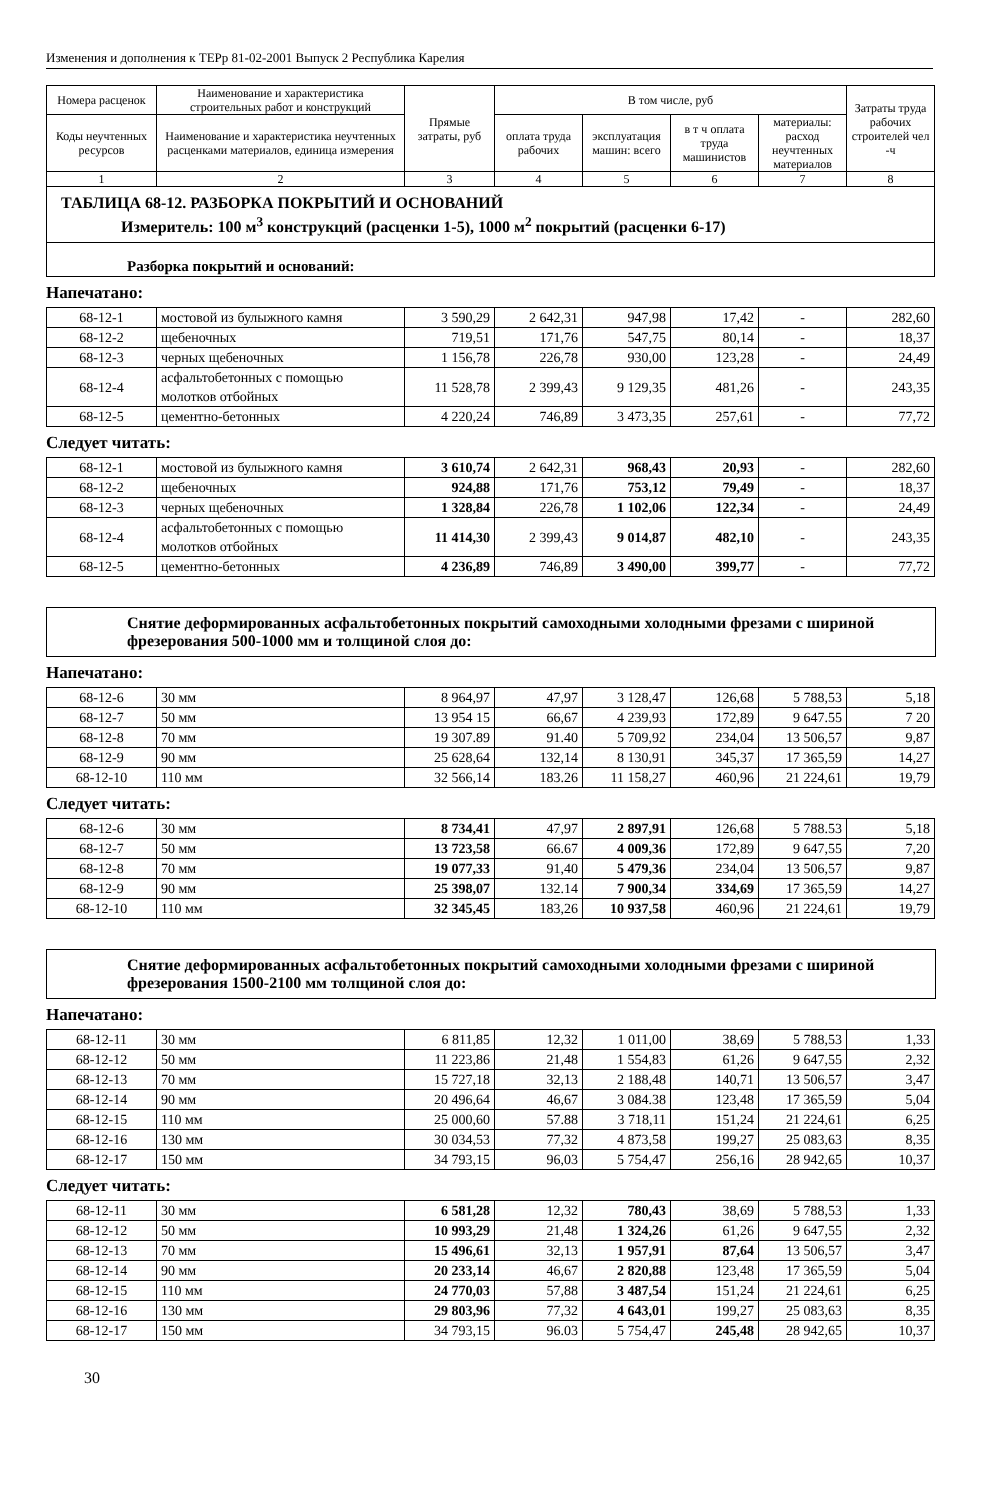Изменения и дополнения к ТЕРр 81-02-2001 Выпуск 2 Республика Карелия
| Номера расценок | Наименование и характеристика строительных работ и конструкций | Прямые затраты, руб | В том числе, руб | | | | Затраты труда рабочих строителей чел -ч |
| --- | --- | --- | --- | --- | --- | --- | --- |
| Коды неучтенных ресурсов | Наименование и характеристика неучтенных расценками материалов, единица измерения | | оплата труда рабочих | эксплуатация машин: всего | в т ч оплата труда машинистов | материалы: расход неучтенных материалов | |
| 1 | 2 | 3 | 4 | 5 | 6 | 7 | 8 |
| ТАБЛИЦА 68-12. РАЗБОРКА ПОКРЫТИЙ И ОСНОВАНИЙ Измеритель: 100 м<sup>3</sup> конструкций (расценки 1-5), 1000 м<sup>2</sup> покрытий (расценки 6-17) | | | | | | | |
| Разборка покрытий и оснований: | | | | | | | |
Напечатано:
| 68-12-1 | мостовой из булыжного камня | 3 590,29 | 2 642,31 | 947,98 | 17,42 | - | 282,60 |
| 68-12-2 | щебеночных | 719,51 | 171,76 | 547,75 | 80,14 | - | 18,37 |
| 68-12-3 | черных щебеночных | 1 156,78 | 226,78 | 930,00 | 123,28 | - | 24,49 |
| 68-12-4 | асфальтобетонных с помощью молотков отбойных | 11 528,78 | 2 399,43 | 9 129,35 | 481,26 | - | 243,35 |
| 68-12-5 | цементно-бетонных | 4 220,24 | 746,89 | 3 473,35 | 257,61 | - | 77,72 |
Следует читать:
| 68-12-1 | мостовой из булыжного камня | 3 610,74 | 2 642,31 | 968,43 | 20,93 | - | 282,60 |
| 68-12-2 | щебеночных | 924,88 | 171,76 | 753,12 | 79,49 | - | 18,37 |
| 68-12-3 | черных щебеночных | 1 328,84 | 226,78 | 1 102,06 | 122,34 | - | 24,49 |
| 68-12-4 | асфальтобетонных с помощью молотков отбойных | 11 414,30 | 2 399,43 | 9 014,87 | 482,10 | - | 243,35 |
| 68-12-5 | цементно-бетонных | 4 236,89 | 746,89 | 3 490,00 | 399,77 | - | 77,72 |
Снятие деформированных асфальтобетонных покрытий самоходными холодными фрезами с шириной фрезерования 500-1000 мм и толщиной слоя до:
Напечатано:
| 68-12-6 | 30 мм | 8 964,97 | 47,97 | 3 128,47 | 126,68 | 5 788,53 | 5,18 |
| 68-12-7 | 50 мм | 13 954 15 | 66,67 | 4 239,93 | 172,89 | 9 647.55 | 7 20 |
| 68-12-8 | 70 мм | 19 307.89 | 91.40 | 5 709,92 | 234,04 | 13 506,57 | 9,87 |
| 68-12-9 | 90 мм | 25 628,64 | 132,14 | 8 130,91 | 345,37 | 17 365,59 | 14,27 |
| 68-12-10 | 110 мм | 32 566,14 | 183.26 | 11 158,27 | 460,96 | 21 224,61 | 19,79 |
Следует читать:
| 68-12-6 | 30 мм | 8 734,41 | 47,97 | 2 897,91 | 126,68 | 5 788.53 | 5,18 |
| 68-12-7 | 50 мм | 13 723,58 | 66.67 | 4 009,36 | 172,89 | 9 647,55 | 7,20 |
| 68-12-8 | 70 мм | 19 077,33 | 91,40 | 5 479,36 | 234,04 | 13 506,57 | 9,87 |
| 68-12-9 | 90 мм | 25 398,07 | 132.14 | 7 900,34 | 334,69 | 17 365,59 | 14,27 |
| 68-12-10 | 110 мм | 32 345,45 | 183,26 | 10 937,58 | 460,96 | 21 224,61 | 19,79 |
Снятие деформированных асфальтобетонных покрытий самоходными холодными фрезами с шириной фрезерования 1500-2100 мм толщиной слоя до:
Напечатано:
| 68-12-11 | 30 мм | 6 811,85 | 12,32 | 1 011,00 | 38,69 | 5 788,53 | 1,33 |
| 68-12-12 | 50 мм | 11 223,86 | 21,48 | 1 554,83 | 61,26 | 9 647,55 | 2,32 |
| 68-12-13 | 70 мм | 15 727,18 | 32,13 | 2 188,48 | 140,71 | 13 506,57 | 3,47 |
| 68-12-14 | 90 мм | 20 496,64 | 46,67 | 3 084.38 | 123,48 | 17 365,59 | 5,04 |
| 68-12-15 | 110 мм | 25 000,60 | 57.88 | 3 718,11 | 151,24 | 21 224,61 | 6,25 |
| 68-12-16 | 130 мм | 30 034,53 | 77,32 | 4 873,58 | 199,27 | 25 083,63 | 8,35 |
| 68-12-17 | 150 мм | 34 793,15 | 96,03 | 5 754,47 | 256,16 | 28 942,65 | 10,37 |
Следует читать:
| 68-12-11 | 30 мм | 6 581,28 | 12,32 | 780,43 | 38,69 | 5 788,53 | 1,33 |
| 68-12-12 | 50 мм | 10 993,29 | 21,48 | 1 324,26 | 61,26 | 9 647,55 | 2,32 |
| 68-12-13 | 70 мм | 15 496,61 | 32,13 | 1 957,91 | 87,64 | 13 506,57 | 3,47 |
| 68-12-14 | 90 мм | 20 233,14 | 46,67 | 2 820,88 | 123,48 | 17 365,59 | 5,04 |
| 68-12-15 | 110 мм | 24 770,03 | 57,88 | 3 487,54 | 151,24 | 21 224,61 | 6,25 |
| 68-12-16 | 130 мм | 29 803,96 | 77,32 | 4 643,01 | 199,27 | 25 083,63 | 8,35 |
| 68-12-17 | 150 мм | 34 793,15 | 96.03 | 5 754,47 | 245,48 | 28 942,65 | 10,37 |
30